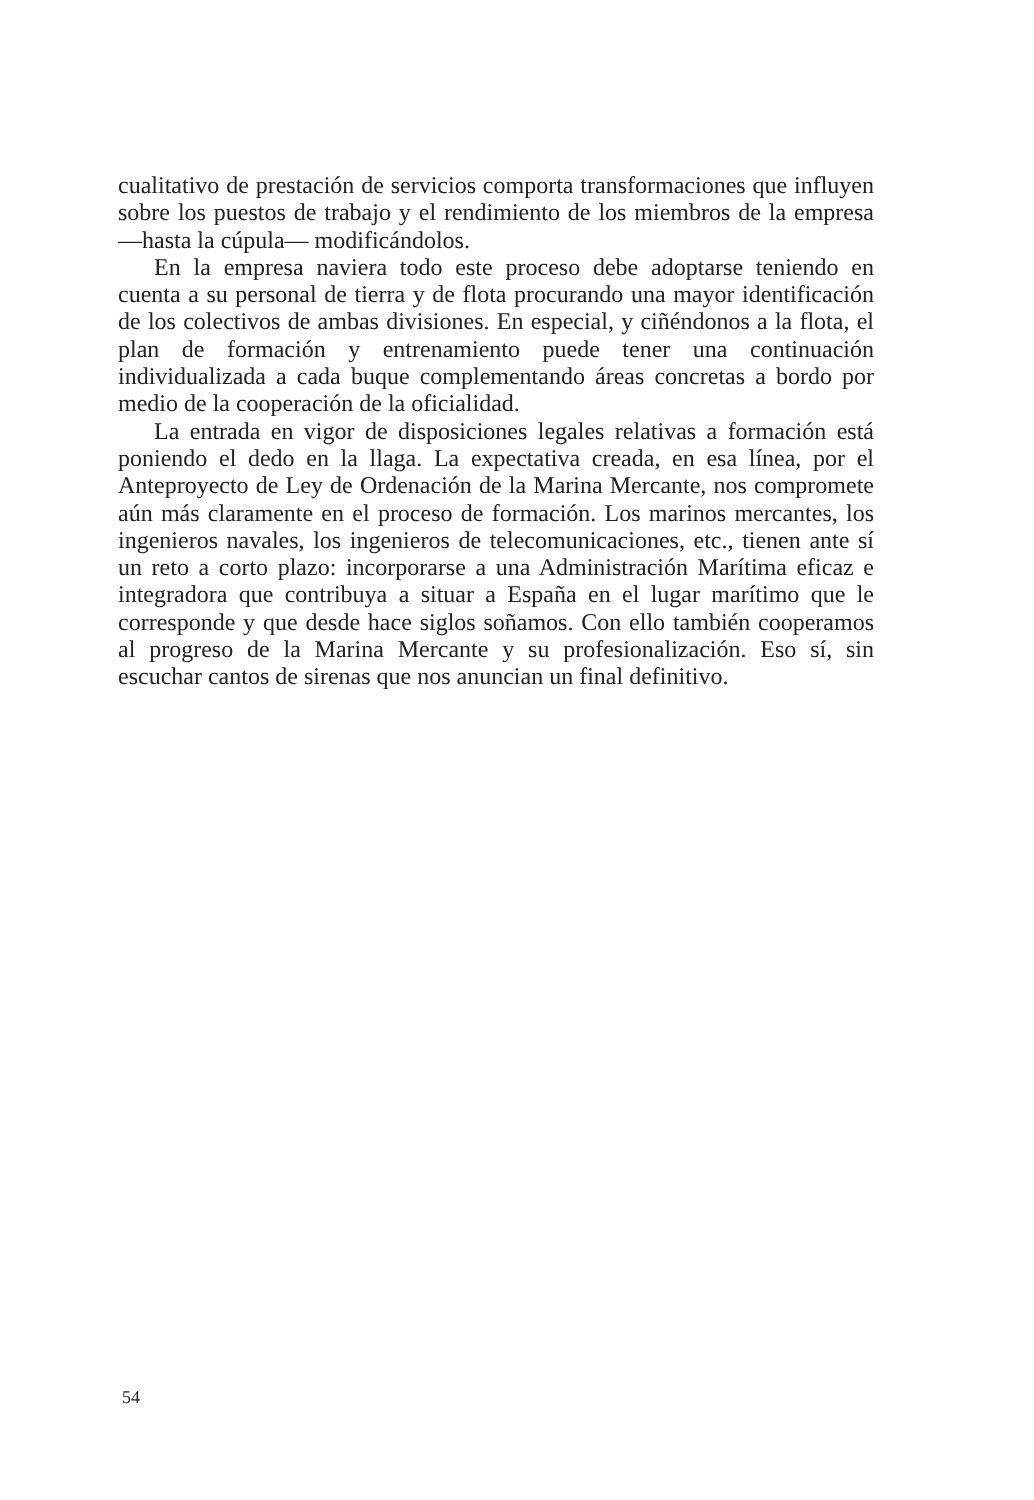cualitativo de prestación de servicios comporta transformaciones que influyen sobre los puestos de trabajo y el rendimiento de los miembros de la empresa —hasta la cúpula— modificándolos.
En la empresa naviera todo este proceso debe adoptarse teniendo en cuenta a su personal de tierra y de flota procurando una mayor identificación de los colectivos de ambas divisiones. En especial, y ciñéndonos a la flota, el plan de formación y entrenamiento puede tener una continuación individualizada a cada buque complementando áreas concretas a bordo por medio de la cooperación de la oficialidad.
La entrada en vigor de disposiciones legales relativas a formación está poniendo el dedo en la llaga. La expectativa creada, en esa línea, por el Anteproyecto de Ley de Ordenación de la Marina Mercante, nos compromete aún más claramente en el proceso de formación. Los marinos mercantes, los ingenieros navales, los ingenieros de telecomunicaciones, etc., tienen ante sí un reto a corto plazo: incorporarse a una Administración Marítima eficaz e integradora que contribuya a situar a España en el lugar marítimo que le corresponde y que desde hace siglos soñamos. Con ello también cooperamos al progreso de la Marina Mercante y su profesionalización. Eso sí, sin escuchar cantos de sirenas que nos anuncian un final definitivo.
54